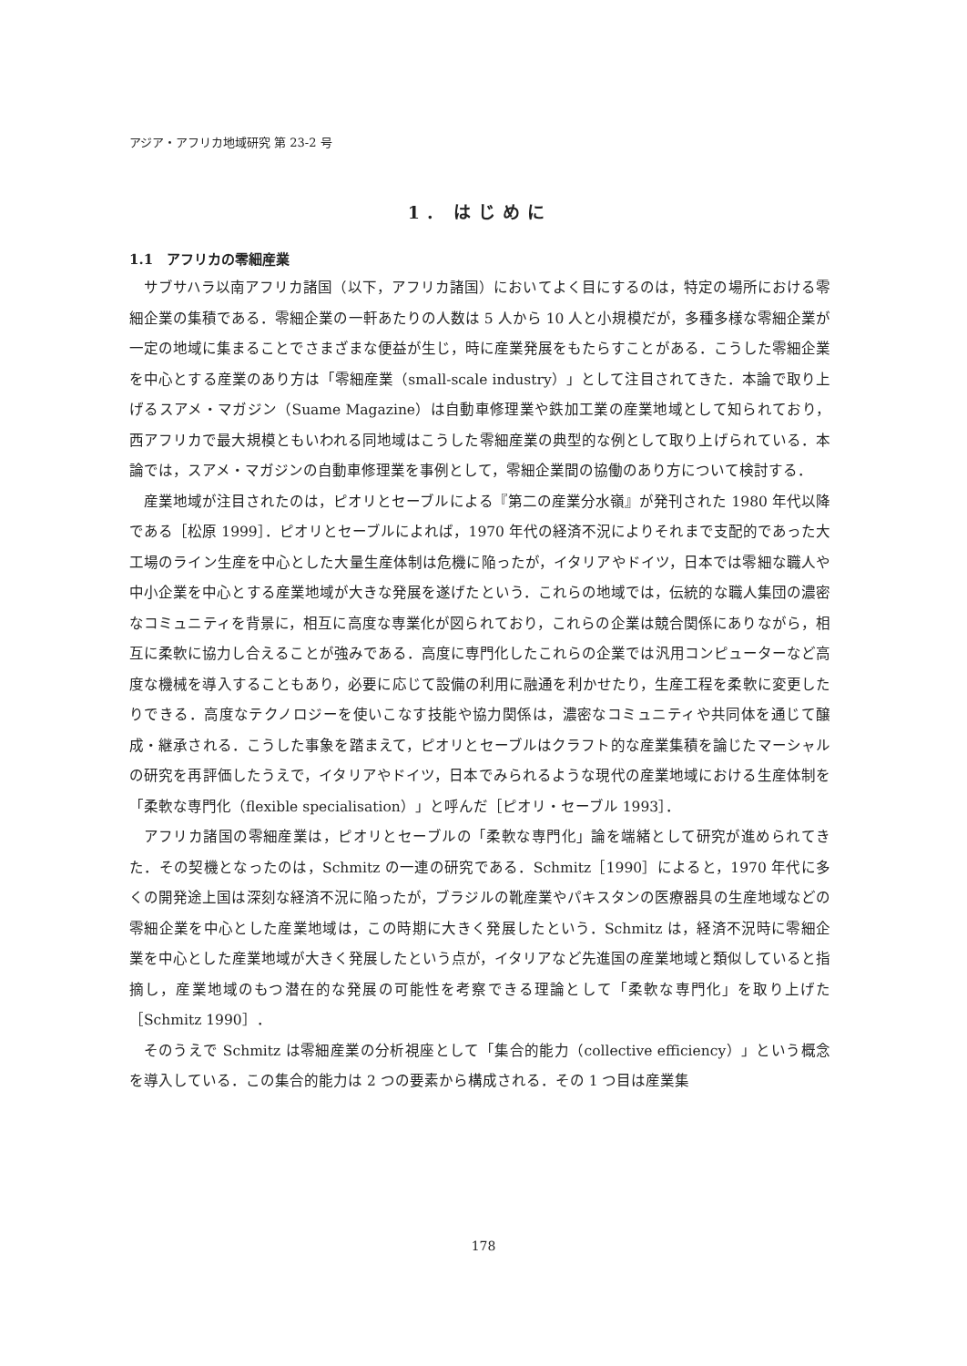アジア・アフリカ地域研究 第 23-2 号
1. はじめに
1.1　アフリカの零細産業
サブサハラ以南アフリカ諸国（以下，アフリカ諸国）においてよく目にするのは，特定の場所における零細企業の集積である．零細企業の一軒あたりの人数は 5 人から 10 人と小規模だが，多種多様な零細企業が一定の地域に集まることでさまざまな便益が生じ，時に産業発展をもたらすことがある．こうした零細企業を中心とする産業のあり方は「零細産業（small-scale industry）」として注目されてきた．本論で取り上げるスアメ・マガジン（Suame Magazine）は自動車修理業や鉄加工業の産業地域として知られており，西アフリカで最大規模ともいわれる同地域はこうした零細産業の典型的な例として取り上げられている．本論では，スアメ・マガジンの自動車修理業を事例として，零細企業間の協働のあり方について検討する．
産業地域が注目されたのは，ピオリとセーブルによる『第二の産業分水嶺』が発刊された 1980 年代以降である［松原 1999］．ピオリとセーブルによれば，1970 年代の経済不況によりそれまで支配的であった大工場のライン生産を中心とした大量生産体制は危機に陥ったが，イタリアやドイツ，日本では零細な職人や中小企業を中心とする産業地域が大きな発展を遂げたという．これらの地域では，伝統的な職人集団の濃密なコミュニティを背景に，相互に高度な専業化が図られており，これらの企業は競合関係にありながら，相互に柔軟に協力し合えることが強みである．高度に専門化したこれらの企業では汎用コンピューターなど高度な機械を導入することもあり，必要に応じて設備の利用に融通を利かせたり，生産工程を柔軟に変更したりできる．高度なテクノロジーを使いこなす技能や協力関係は，濃密なコミュニティや共同体を通じて醸成・継承される．こうした事象を踏まえて，ピオリとセーブルはクラフト的な産業集積を論じたマーシャルの研究を再評価したうえで，イタリアやドイツ，日本でみられるような現代の産業地域における生産体制を「柔軟な専門化（flexible specialisation）」と呼んだ［ピオリ・セーブル 1993］．
アフリカ諸国の零細産業は，ピオリとセーブルの「柔軟な専門化」論を端緒として研究が進められてきた．その契機となったのは，Schmitz の一連の研究である．Schmitz［1990］によると，1970 年代に多くの開発途上国は深刻な経済不況に陥ったが，ブラジルの靴産業やパキスタンの医療器具の生産地域などの零細企業を中心とした産業地域は，この時期に大きく発展したという．Schmitz は，経済不況時に零細企業を中心とした産業地域が大きく発展したという点が，イタリアなど先進国の産業地域と類似していると指摘し，産業地域のもつ潜在的な発展の可能性を考察できる理論として「柔軟な専門化」を取り上げた［Schmitz 1990］．
そのうえで Schmitz は零細産業の分析視座として「集合的能力（collective efficiency）」という概念を導入している．この集合的能力は 2 つの要素から構成される．その 1 つ目は産業集
178